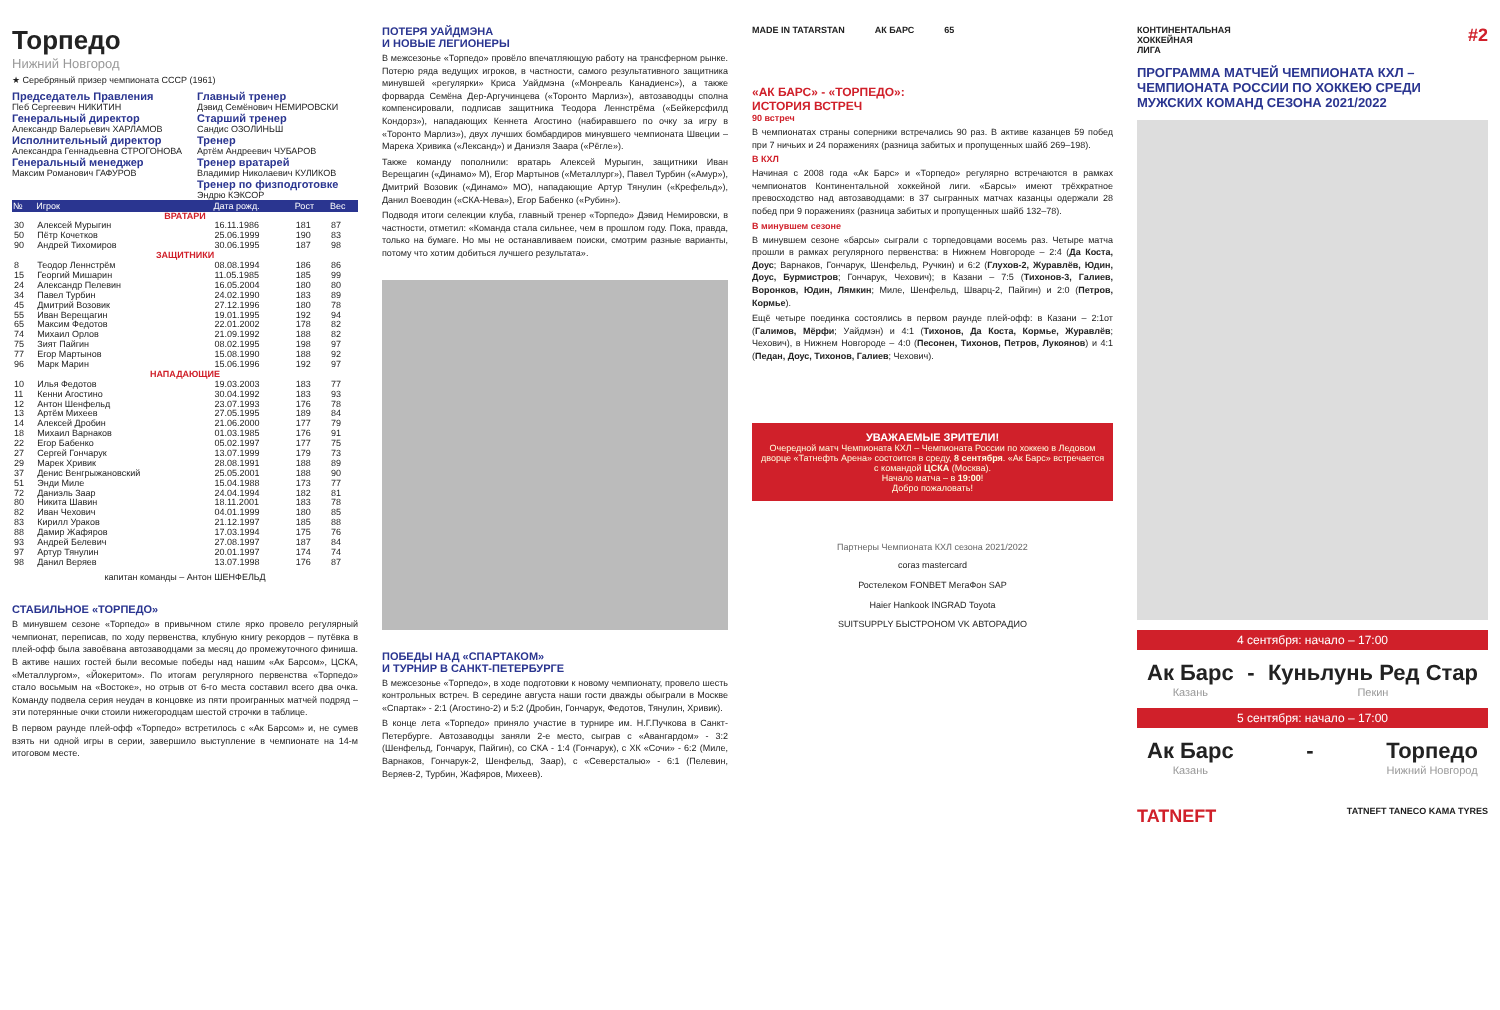Торпедо
Нижний Новгород
★ Серебряный призер чемпионата СССР (1961)
Председатель Правления
Гleб Сергеевич НИКИТИН
Генеральный директор
Александр Валерьевич ХАРЛАМОВ
Исполнительный директор
Александра Геннадьевна СТРОГОНОВА
Генеральный менеджер
Максим Романович ГАФУРОВ
Главный тренер
Дэвид Семёнович НЕМИРОВСКИ
Старший тренер
Сандис ОЗОЛИНЬШ
Тренер
Артём Андреевич ЧУБАРОВ
Тренер вратарей
Владимир Николаевич КУЛИКОВ
Тренер по физподготовке
Эндрю КЭКСОР
| № | Игрок | Дата рожд. | Рост | Вес |
| --- | --- | --- | --- | --- |
| ВРАТАРИ | | | | |
| 30 | Алексей Мурыгин | 16.11.1986 | 181 | 87 |
| 50 | Пётр Кочетков | 25.06.1999 | 190 | 83 |
| 90 | Андрей Тихомиров | 30.06.1995 | 187 | 98 |
| ЗАЩИТНИКИ | | | | |
| 8 | Теодор Леннстрём | 08.08.1994 | 186 | 86 |
| 15 | Георгий Мишарин | 11.05.1985 | 185 | 99 |
| 24 | Александр Пелевин | 16.05.2004 | 180 | 80 |
| 34 | Павел Турбин | 24.02.1990 | 183 | 89 |
| 45 | Дмитрий Возовик | 27.12.1996 | 180 | 78 |
| 55 | Иван Верещагин | 19.01.1995 | 192 | 94 |
| 65 | Максим Федотов | 22.01.2002 | 178 | 82 |
| 74 | Михаил Орлов | 21.09.1992 | 188 | 82 |
| 75 | Зият Пайгин | 08.02.1995 | 198 | 97 |
| 77 | Егор Мартынов | 15.08.1990 | 188 | 92 |
| 96 | Марк Марин | 15.06.1996 | 192 | 97 |
| НАПАДАЮЩИЕ | | | | |
| 10 | Илья Федотов | 19.03.2003 | 183 | 77 |
| 11 | Кенни Агостино | 30.04.1992 | 183 | 93 |
| 12 | Антон Шенфельд | 23.07.1993 | 176 | 78 |
| 13 | Артём Михеев | 27.05.1995 | 189 | 84 |
| 14 | Алексей Дробин | 21.06.2000 | 177 | 79 |
| 18 | Михаил Варнаков | 01.03.1985 | 176 | 91 |
| 22 | Егор Бабенко | 05.02.1997 | 177 | 75 |
| 27 | Сергей Гончарук | 13.07.1999 | 179 | 73 |
| 29 | Марек Хривик | 28.08.1991 | 188 | 89 |
| 37 | Денис Венгрыжановский | 25.05.2001 | 188 | 90 |
| 51 | Энди Миле | 15.04.1988 | 173 | 77 |
| 72 | Даниэль Заар | 24.04.1994 | 182 | 81 |
| 80 | Никита Шавин | 18.11.2001 | 183 | 78 |
| 82 | Иван Чехович | 04.01.1999 | 180 | 85 |
| 83 | Кирилл Ураков | 21.12.1997 | 185 | 88 |
| 88 | Дамир Жафяров | 17.03.1994 | 175 | 76 |
| 93 | Андрей Белевич | 27.08.1997 | 187 | 84 |
| 97 | Артур Тянулин | 20.01.1997 | 174 | 74 |
| 98 | Данил Веряев | 13.07.1998 | 176 | 87 |
капитан команды – Антон ШЕНФЕЛЬД
СТАБИЛЬНОЕ «ТОРПЕДО»
В минувшем сезоне «Торпедо» в привычном стиле ярко провело регулярный чемпионат, переписав, по ходу первенства, клубную книгу рекордов – путёвка в плей-офф была завоёвана автозаводцами за месяц до промежуточного финиша. В активе наших гостей были весомые победы над нашим «Ак Барсом», ЦСКА, «Металлургом», «Йокеритом». По итогам регулярного первенства «Торпедо» стало восьмым на «Востоке», но отрыв от 6-го места составил всего два очка. Команду подвела серия неудач в концовке из пяти проигранных матчей подряд – эти потерянные очки стоили нижегородцам шестой строчки в таблице.
В первом раунде плей-офф «Торпедо» встретилось с «Ак Барсом» и, не сумев взять ни одной игры в серии, завершило выступление в чемпионате на 14-м итоговом месте.
ПОТЕРЯ УАЙДМЭНА
И НОВЫЕ ЛЕГИОНЕРЫ
В межсезонье «Торпедо» провёло впечатляющую работу на трансферном рынке. Потерю ряда ведущих игроков, в частности, самого результативного защитника минувшей «регулярки» Криса Уайдмэна («Монреаль Канадиенс»), а также форварда Семёна Дер-Аргучинцева («Торонто Марлиз»), автозаводцы сполна компенсировали, подписав защитника Теодора Леннстрёма («Бейкерсфилд Кондорз»), нападающих Кеннета Агостино (набиравшего по очку за игру в «Торонто Марлиз»), двух лучших бомбардиров минувшего чемпионата Швеции – Марека Хривика («Лександ») и Даниэля Заара («Рёгле»).
Также команду пополнили: вратарь Алексей Мурыгин, защитники Иван Верещагин («Динамо» М), Егор Мартынов («Металлург»), Павел Турбин («Амур»), Дмитрий Возовик («Динамо» МО), нападающие Артур Тянулин («Крефельд»), Данил Воеводин («СКА-Нева»), Егор Бабенко («Рубин»).
Подводя итоги селекции клуба, главный тренер «Торпедо» Дэвид Немировски, в частности, отметил: «Команда стала сильнее, чем в прошлом году. Пока, правда, только на бумаге. Но мы не останавливаем поиски, смотрим разные варианты, потому что хотим добиться лучшего результата».
ПОБЕДЫ НАД «СПАРТАКОМ»
И ТУРНИР В САНКТ-ПЕТЕРБУРГЕ
В межсезонье «Торпедо», в ходе подготовки к новому чемпионату, провело шесть контрольных встреч. В середине августа наши гости дважды обыграли в Москве «Спартак» - 2:1 (Агостино-2) и 5:2 (Дробин, Гончарук, Федотов, Тянулин, Хривик).
В конце лета «Торпедо» приняло участие в турнире им. Н.Г.Пучкова в Санкт-Петербурге. Автозаводцы заняли 2-е место, сыграв с «Авангардом» - 3:2 (Шенфельд, Гончарук, Пайгин), со СКА - 1:4 (Гончарук), с ХК «Сочи» - 6:2 (Миле, Варнаков, Гончарук-2, Шенфельд, Заар), с «Северсталью» - 6:1 (Пелевин, Веряев-2, Турбин, Жафяров, Михеев).
MADE IN TATARSTAN АК БАРС 65
«АК БАРС» - «ТОРПЕДО»:
ИСТОРИЯ ВСТРЕЧ
90 встреч
В чемпионатах страны соперники встречались 90 раз. В активе казанцев 59 побед при 7 ничьих и 24 поражениях (разница забитых и пропущенных шайб 269–198).
В КХЛ
Начиная с 2008 года «Ак Барс» и «Торпедо» регулярно встречаются в рамках чемпионатов Континентальной хоккейной лиги. «Барсы» имеют трёхкратное превосходство над автозаводцами: в 37 сыгранных матчах казанцы одержали 28 побед при 9 поражениях (разница забитых и пропущенных шайб 132–78).
В минувшем сезоне
В минувшем сезоне «барсы» сыграли с торпедовцами восемь раз. Четыре матча прошли в рамках регулярного первенства: в Нижнем Новгороде – 2:4 (Да Коста, Доус; Варнаков, Гончарук, Шенфельд, Ручкин) и 6:2 (Глухов-2, Журавлёв, Юдин, Доус, Бурмистров; Гончарук, Чехович); в Казани – 7:5 (Тихонов-3, Галиев, Воронков, Юдин, Лямкин; Миле, Шенфельд, Шварц-2, Пайгин) и 2:0 (Петров, Кормье).
Ещё четыре поединка состоялись в первом раунде плей-офф: в Казани – 2:1от (Галимов, Мёрфи; Уайдмэн) и 4:1 (Тихонов, Да Коста, Кормье, Журавлёв; Чехович), в Нижнем Новгороде – 4:0 (Песонен, Тихонов, Петров, Лукоянов) и 4:1 (Педан, Доус, Тихонов, Галиев; Чехович).
УВАЖАЕМЫЕ ЗРИТЕЛИ!
Очередной матч Чемпионата КХЛ – Чемпионата России по хоккею в Ледовом дворце «Татнефть Арена» состоится в среду, 8 сентября. «Ак Барс» встречается с командой ЦСКА (Москва).
Начало матча – в 19:00!
Добро пожаловать!
Партнеры Чемпионата КХЛ сезона 2021/2022
согаз mastercard
Ростелеком FONBET МегаФон SAP
Haier Hankook INGRAD Toyota
SUITSUPPLY БЫСТРОНОМ VK АВТОРАДИО
КОНТИНЕНТАЛЬНАЯ
ХОККЕЙНАЯ
ЛИГА #2
ПРОГРАММА МАТЧЕЙ ЧЕМПИОНАТА КХЛ – ЧЕМПИОНАТА РОССИИ ПО ХОККЕЮ СРЕДИ МУЖСКИХ КОМАНД СЕЗОНА 2021/2022
4 сентября: начало – 17:00
Ак Барс
Казань
- Куньлунь Ред Стар
Пекин
5 сентября: начало – 17:00
Ак Барс
Казань
- Торпедо
Нижний Новгород
TATNEFT TATNEFT TANECO KAMA TYRES